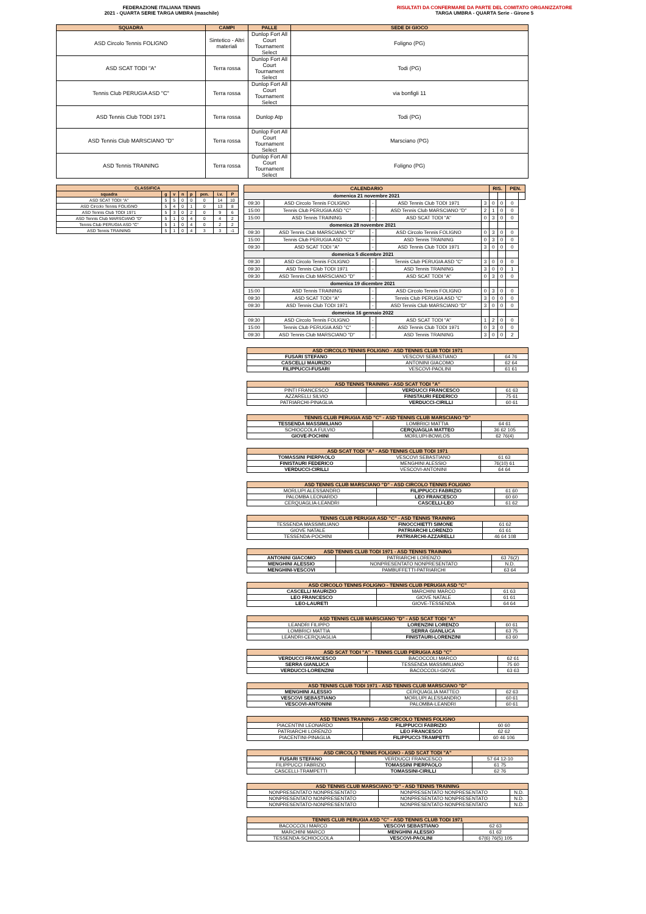FEDERAZIONE ITALIANA TENNIS
2021 - QUARTA SERIE TARGA UMBRA (maschile)
RISULTATI DA CONFERMARE DA PARTE DEL COMITATO ORGANIZZATORE
TARGA UMBRA - QUARTA Serie - Girone 5
| SQUADRA | CAMPI | PALLE | SEDE DI GIOCO |
| --- | --- | --- | --- |
| ASD Circolo Tennis FOLIGNO | Sintetico - Altri materiali | Dunlop Fort All Court Tournament Select | Foligno (PG) |
| ASD SCAT TODI "A" | Terra rossa | Dunlop Fort All Court Tournament Select | Todi (PG) |
| Tennis Club PERUGIA ASD "C" | Terra rossa | Dunlop Fort All Court Tournament Select | via bonfigli 11 |
| ASD Tennis Club TODI 1971 | Terra rossa | Dunlop Atp | Todi (PG) |
| ASD Tennis Club MARSCIANO "D" | Terra rossa | Dunlop Fort All Court Tournament Select | Marsciano (PG) |
| ASD Tennis TRAINING | Terra rossa | Dunlop Fort All Court Tournament Select | Foligno (PG) |
| CLASSIFICA | | | | | | | |
| --- | --- | --- | --- | --- | --- | --- | --- |
| squadra | g | v | n | p | pen. | i.v. | P |
| ASD SCAT TODI "A" | 5 | 5 | 0 | 0 | 0 | 14 | 10 |
| ASD Circolo Tennis FOLIGNO | 5 | 4 | 0 | 1 | 0 | 13 | 8 |
| ASD Tennis Club TODI 1971 | 5 | 3 | 0 | 2 | 0 | 9 | 6 |
| ASD Tennis Club MARSCIANO "D" | 5 | 1 | 0 | 4 | 0 | 4 | 2 |
| Tennis Club PERUGIA ASD "C" | 5 | 1 | 0 | 4 | 0 | 2 | 2 |
| ASD Tennis TRAINING | 5 | 1 | 0 | 4 | 3 | 3 | -1 |
| CALENDARIO | | | | | RIS. | | PEN. | |
| --- | --- | --- | --- | --- | --- | --- | --- | --- |
| domenica 21 novembre 2021 | | | | | | | | |
| 09:30 | ASD Circolo Tennis FOLIGNO | - | ASD Tennis Club TODI 1971 | 3 | 0 | 0 | 0 | |
| 15:00 | Tennis Club PERUGIA ASD "C" | - | ASD Tennis Club MARSCIANO "D" | 2 | 1 | 0 | 0 | |
| 15:00 | ASD Tennis TRAINING | - | ASD SCAT TODI "A" | 0 | 3 | 0 | 0 | |
| domenica 28 novembre 2021 | | | | | | | | |
| 09:30 | ASD Tennis Club MARSCIANO "D" | - | ASD Circolo Tennis FOLIGNO | 0 | 3 | 0 | 0 | |
| 15:00 | Tennis Club PERUGIA ASD "C" | - | ASD Tennis TRAINING | 0 | 3 | 0 | 0 | |
| 09:30 | ASD SCAT TODI "A" | - | ASD Tennis Club TODI 1971 | 3 | 0 | 0 | 0 | |
| domenica 5 dicembre 2021 | | | | | | | | |
| 09:30 | ASD Circolo Tennis FOLIGNO | - | Tennis Club PERUGIA ASD "C" | 3 | 0 | 0 | 0 | |
| 09:30 | ASD Tennis Club TODI 1971 | - | ASD Tennis TRAINING | 3 | 0 | 0 | 1 | |
| 09:30 | ASD Tennis Club MARSCIANO "D" | - | ASD SCAT TODI "A" | 0 | 3 | 0 | 0 | |
| domenica 19 dicembre 2021 | | | | | | | | |
| 15:00 | ASD Tennis TRAINING | - | ASD Circolo Tennis FOLIGNO | 0 | 3 | 0 | 0 | |
| 09:30 | ASD SCAT TODI "A" | - | Tennis Club PERUGIA ASD "C" | 3 | 0 | 0 | 0 | |
| 09:30 | ASD Tennis Club TODI 1971 | - | ASD Tennis Club MARSCIANO "D" | 3 | 0 | 0 | 0 | |
| domenica 16 gennaio 2022 | | | | | | | | |
| 09:30 | ASD Circolo Tennis FOLIGNO | - | ASD SCAT TODI "A" | 1 | 2 | 0 | 0 | |
| 15:00 | Tennis Club PERUGIA ASD "C" | - | ASD Tennis Club TODI 1971 | 0 | 3 | 0 | 0 | |
| 09:30 | ASD Tennis Club MARSCIANO "D" | - | ASD Tennis TRAINING | 3 | 0 | 0 | 2 | |
| ASD CIRCOLO TENNIS FOLIGNO - ASD TENNIS CLUB TODI 1971 | | |
| --- | --- | --- |
| FUSARI STEFANO | VESCOVI SEBASTIANO | 64 76 |
| CASCELLI MAURIZIO | ANTONINI GIACOMO | 62 64 |
| FILIPPUCCI-FUSARI | VESCOVI-PAOLINI | 61 61 |
| ASD TENNIS TRAINING - ASD SCAT TODI "A" | | |
| --- | --- | --- |
| PINTI FRANCESCO | VERDUCCI FRANCESCO | 61 63 |
| AZZARELLI SILVIO | FINISTAURI FEDERICO | 75 61 |
| PATRIARCHI-PINAGLIA | VERDUCCI-CIRILLI | 60 61 |
| TENNIS CLUB PERUGIA ASD "C" - ASD TENNIS CLUB MARSCIANO "D" | | |
| --- | --- | --- |
| TESSENDA MASSIMILIANO | LOMBRICI MATTIA | 64 61 |
| SCHIOCCOLA FULVIO | CERQUAGLIA MATTEO | 36 62 105 |
| GIOVE-POCHINI | MORLUPI-BOWLOS | 62 76(4) |
| ASD SCAT TODI "A" - ASD TENNIS CLUB TODI 1971 | | |
| --- | --- | --- |
| TOMASSINI PIERPAOLO | VESCOVI SEBASTIANO | 61 63 |
| FINISTAURI FEDERICO | MENGHINI ALESSIO | 76(10) 61 |
| VERDUCCI-CIRILLI | VESCOVI-ANTONINI | 64 64 |
| ASD TENNIS CLUB MARSCIANO "D" - ASD CIRCOLO TENNIS FOLIGNO | | |
| --- | --- | --- |
| MORLUPI ALESSANDRO | FILIPPUCCI FABRIZIO | 61 60 |
| PALOMBA LEONARDO | LEO FRANCESCO | 60 60 |
| CERQUAGLIA-LEANDRI | CASCELLI-LEO | 61 62 |
| TENNIS CLUB PERUGIA ASD "C" - ASD TENNIS TRAINING | | |
| --- | --- | --- |
| TESSENDA MASSIMILIANO | FINOCCHIETTI SIMONE | 61 62 |
| GIOVE NATALE | PATRIARCHI LORENZO | 61 61 |
| TESSENDA-POCHINI | PATRIARCHI-AZZARELLI | 46 64 108 |
| ASD TENNIS CLUB TODI 1971 - ASD TENNIS TRAINING | | |
| --- | --- | --- |
| ANTONINI GIACOMO | PATRIARCHI LORENZO | 63 76(2) |
| MENGHINI ALESSIO | NONPRESENTATO NONPRESENTATO | N.D. |
| MENGHINI-VESCOVI | PAMBUFFETTI-PATRIARCHI | 63 64 |
| ASD CIRCOLO TENNIS FOLIGNO - TENNIS CLUB PERUGIA ASD "C" | | |
| --- | --- | --- |
| CASCELLI MAURIZIO | MARCHINI MARCO | 61 63 |
| LEO FRANCESCO | GIOVE NATALE | 61 61 |
| LEO-LAURETI | GIOVE-TESSENDA | 64 64 |
| ASD TENNIS CLUB MARSCIANO "D" - ASD SCAT TODI "A" | | |
| --- | --- | --- |
| LEANDRI FILIPPO | LORENZINI LORENZO | 60 61 |
| LOMBRICI MATTIA | SERRA GIANLUCA | 63 75 |
| LEANDRI-CERQUAGLIA | FINISTAURI-LORENZINI | 63 60 |
| ASD SCAT TODI "A" - TENNIS CLUB PERUGIA ASD "C" | | |
| --- | --- | --- |
| VERDUCCI FRANCESCO | BACOCCOLI MARCO | 62 61 |
| SERRA GIANLUCA | TESSENDA MASSIMILIANO | 75 60 |
| VERDUCCI-LORENZINI | BACOCCOLI-GIOVE | 63 63 |
| ASD TENNIS CLUB TODI 1971 - ASD TENNIS CLUB MARSCIANO "D" | | |
| --- | --- | --- |
| MENGHINI ALESSIO | CERQUAGLIA MATTEO | 62 63 |
| VESCOVI SEBASTIANO | MORLUPI ALESSANDRO | 60 61 |
| VESCOVI-ANTONINI | PALOMBA-LEANDRI | 60 61 |
| ASD TENNIS TRAINING - ASD CIRCOLO TENNIS FOLIGNO | | |
| --- | --- | --- |
| PIACENTINI LEONARDO | FILIPPUCCI FABRIZIO | 60 60 |
| PATRIARCHI LORENZO | LEO FRANCESCO | 62 62 |
| PIACENTINI-PINAGLIA | FILIPPUCCI-TRAMPETTI | 60 46 106 |
| ASD CIRCOLO TENNIS FOLIGNO - ASD SCAT TODI "A" | | |
| --- | --- | --- |
| FUSARI STEFANO | VERDUCCI FRANCESCO | 57 64 12-10 |
| FILIPPUCCI FABRIZIO | TOMASSINI PIERPAOLO | 61 75 |
| CASCELLI-TRAMPETTI | TOMASSINI-CIRILLI | 62 76 |
| ASD TENNIS CLUB MARSCIANO "D" - ASD TENNIS TRAINING | | |
| --- | --- | --- |
| NONPRESENTATO NONPRESENTATO | NONPRESENTATO NONPRESENTATO | N.D. |
| NONPRESENTATO NONPRESENTATO | NONPRESENTATO NONPRESENTATO | N.D. |
| NONPRESENTATO-NONPRESENTATO | NONPRESENTATO-NONPRESENTATO | N.D. |
| TENNIS CLUB PERUGIA ASD "C" - ASD TENNIS CLUB TODI 1971 | | |
| --- | --- | --- |
| BACOCCOLI MARCO | VESCOVI SEBASTIANO | 62 63 |
| MARCHINI MARCO | MENGHINI ALESSIO | 61 62 |
| TESSENDA-SCHIOCCOLA | VESCOVI-PAOLINI | 67(6) 76(5) 105 |